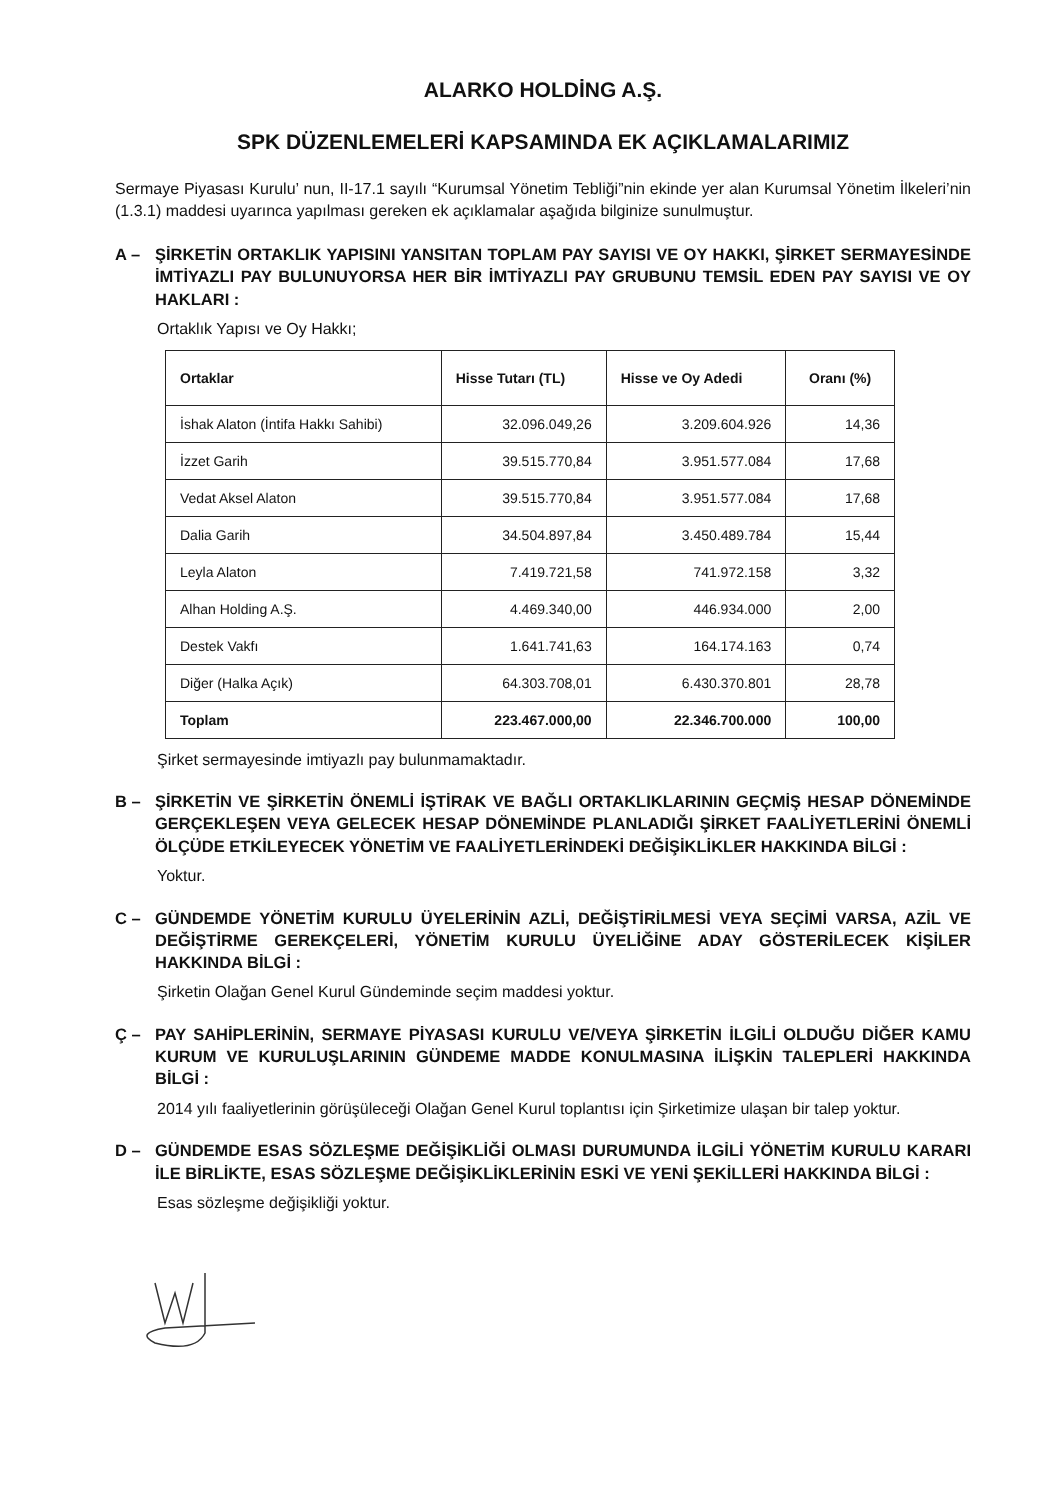ALARKO HOLDİNG A.Ş.
SPK DÜZENLEMELERİ KAPSAMINDA EK AÇIKLAMALARIMIZ
Sermaye Piyasası Kurulu’ nun, II-17.1 sayılı “Kurumsal Yönetim Tebliği”nin ekinde yer alan Kurumsal Yönetim İlkeleri’nin (1.3.1) maddesi uyarınca yapılması gereken ek açıklamalar aşağıda bilginize sunulmuştur.
A – ŞİRKETİN ORTAKLIK YAPISINI YANSITAN TOPLAM PAY SAYISI VE OY HAKKI, ŞİRKET SERMAYESİNDE İMTİYAZLI PAY BULUNUYORSA HER BİR İMTİYAZLI PAY GRUBUNU TEMSİL EDEN PAY SAYISI VE OY HAKLARI :
Ortaklık Yapısı ve Oy Hakkı;
| Ortaklar | Hisse Tutarı (TL) | Hisse ve Oy Adedi | Oranı (%) |
| --- | --- | --- | --- |
| İshak Alaton (İntifa Hakkı Sahibi) | 32.096.049,26 | 3.209.604.926 | 14,36 |
| İzzet Garih | 39.515.770,84 | 3.951.577.084 | 17,68 |
| Vedat Aksel Alaton | 39.515.770,84 | 3.951.577.084 | 17,68 |
| Dalia Garih | 34.504.897,84 | 3.450.489.784 | 15,44 |
| Leyla Alaton | 7.419.721,58 | 741.972.158 | 3,32 |
| Alhan Holding A.Ş. | 4.469.340,00 | 446.934.000 | 2,00 |
| Destek Vakfı | 1.641.741,63 | 164.174.163 | 0,74 |
| Diğer (Halka Açık) | 64.303.708,01 | 6.430.370.801 | 28,78 |
| Toplam | 223.467.000,00 | 22.346.700.000 | 100,00 |
Şirket sermayesinde imtiyazlı pay bulunmamaktadır.
B – ŞİRKETİN VE ŞİRKETİN ÖNEMLİ İŞTİRAK VE BAĞLI ORTAKLIKLARININ GEÇMİŞ HESAP DÖNEMİNDE GERÇEKLEŞEN VEYA GELECEK HESAP DÖNEMİNDE PLANLADIĞI ŞİRKET FAALİYETLERİNİ ÖNEMLİ ÖLÇÜDE ETKİLEYECEK YÖNETİM VE FAALİYETLERİNDEKİ DEĞİŞİKLİKLER HAKKINDA BİLGİ :
Yoktur.
C – GÜNDEMDE YÖNETİM KURULU ÜYELERİNİN AZLİ, DEĞİŞTİRİLMESİ VEYA SEÇİMİ VARSA, AZİL VE DEĞİŞTİRME GEREKÇELERİ, YÖNETİM KURULU ÜYELİĞİNE ADAY GÖSTERİLECEK KİŞİLER HAKKINDA BİLGİ :
Şirketin Olağan Genel Kurul Gündeminde seçim maddesi yoktur.
Ç – PAY SAHİPLERİNİN, SERMAYE PİYASASI KURULU VE/VEYA ŞİRKETİN İLGİLİ OLDUĞU DİĞER KAMU KURUM VE KURULUŞLARININ GÜNDEME MADDE KONULMASINA İLİŞKİN TALEPLERİ HAKKINDA BİLGİ :
2014 yılı faaliyetlerinin görüşüleceği Olağan Genel Kurul toplantısı için Şirketimize ulaşan bir talep yoktur.
D – GÜNDEMDE ESAS SÖZLEŞME DEĞİŞİKLİĞİ OLMASI DURUMUNDA İLGİLİ YÖNETİM KURULU KARARI İLE BİRLİKTE, ESAS SÖZLEŞME DEĞİŞİKLİKLERİNİN ESKİ VE YENİ ŞEKİLLERİ HAKKINDA BİLGİ :
Esas sözleşme değişikliği yoktur.